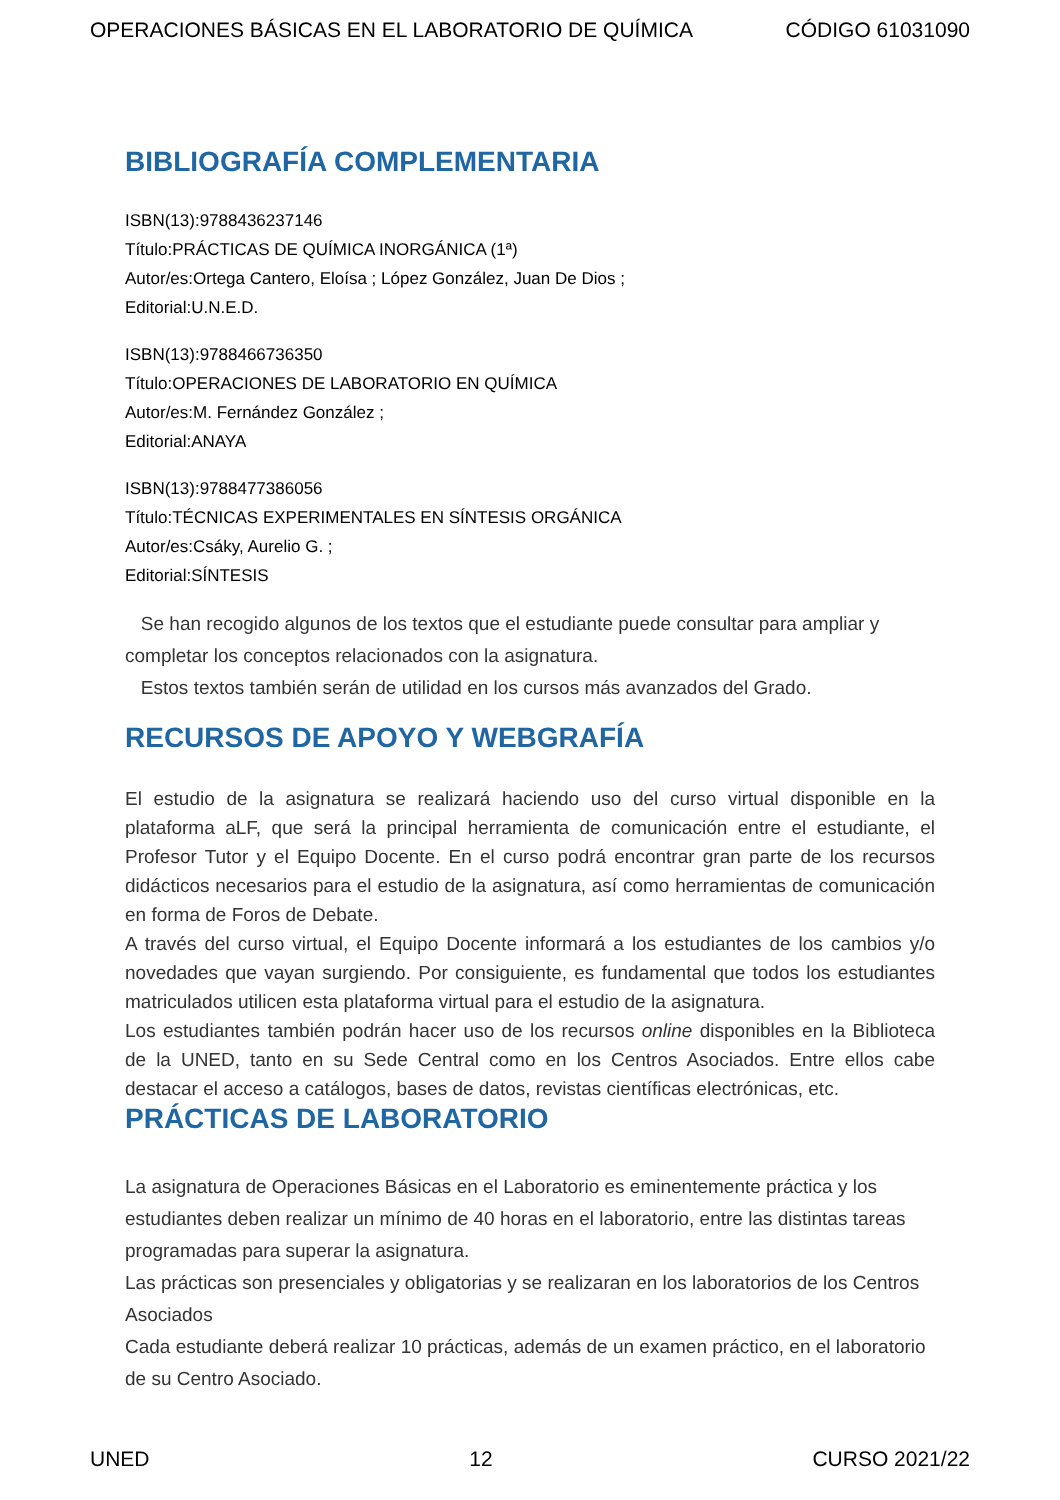OPERACIONES BÁSICAS EN EL LABORATORIO DE QUÍMICA CÓDIGO 61031090
BIBLIOGRAFÍA COMPLEMENTARIA
ISBN(13):9788436237146
Título:PRÁCTICAS DE QUÍMICA INORGÁNICA (1ª)
Autor/es:Ortega Cantero, Eloísa ; López González, Juan De Dios ;
Editorial:U.N.E.D.
ISBN(13):9788466736350
Título:OPERACIONES DE LABORATORIO EN QUÍMICA
Autor/es:M. Fernández González ;
Editorial:ANAYA
ISBN(13):9788477386056
Título:TÉCNICAS EXPERIMENTALES EN SÍNTESIS ORGÁNICA
Autor/es:Csáky, Aurelio G. ;
Editorial:SÍNTESIS
Se han recogido algunos de los textos que el estudiante puede consultar para ampliar y completar los conceptos relacionados con la asignatura.
Estos textos también serán de utilidad en los cursos más avanzados del Grado.
RECURSOS DE APOYO Y WEBGRAFÍA
El estudio de la asignatura se realizará haciendo uso del curso virtual disponible en la plataforma aLF, que será la principal herramienta de comunicación entre el estudiante, el Profesor Tutor y el Equipo Docente. En el curso podrá encontrar gran parte de los recursos didácticos necesarios para el estudio de la asignatura, así como herramientas de comunicación en forma de Foros de Debate.
A través del curso virtual, el Equipo Docente informará a los estudiantes de los cambios y/o novedades que vayan surgiendo. Por consiguiente, es fundamental que todos los estudiantes matriculados utilicen esta plataforma virtual para el estudio de la asignatura.
Los estudiantes también podrán hacer uso de los recursos online disponibles en la Biblioteca de la UNED, tanto en su Sede Central como en los Centros Asociados. Entre ellos cabe destacar el acceso a catálogos, bases de datos, revistas científicas electrónicas, etc.
PRÁCTICAS DE LABORATORIO
La asignatura de Operaciones Básicas en el Laboratorio es eminentemente práctica y los estudiantes deben realizar un mínimo de 40 horas en el laboratorio, entre las distintas tareas programadas para superar la asignatura.
Las prácticas son presenciales y obligatorias y se realizaran en los laboratorios de los Centros Asociados
Cada estudiante deberá realizar 10 prácticas, además de un examen práctico, en el laboratorio de su Centro Asociado.
UNED 12 CURSO 2021/22